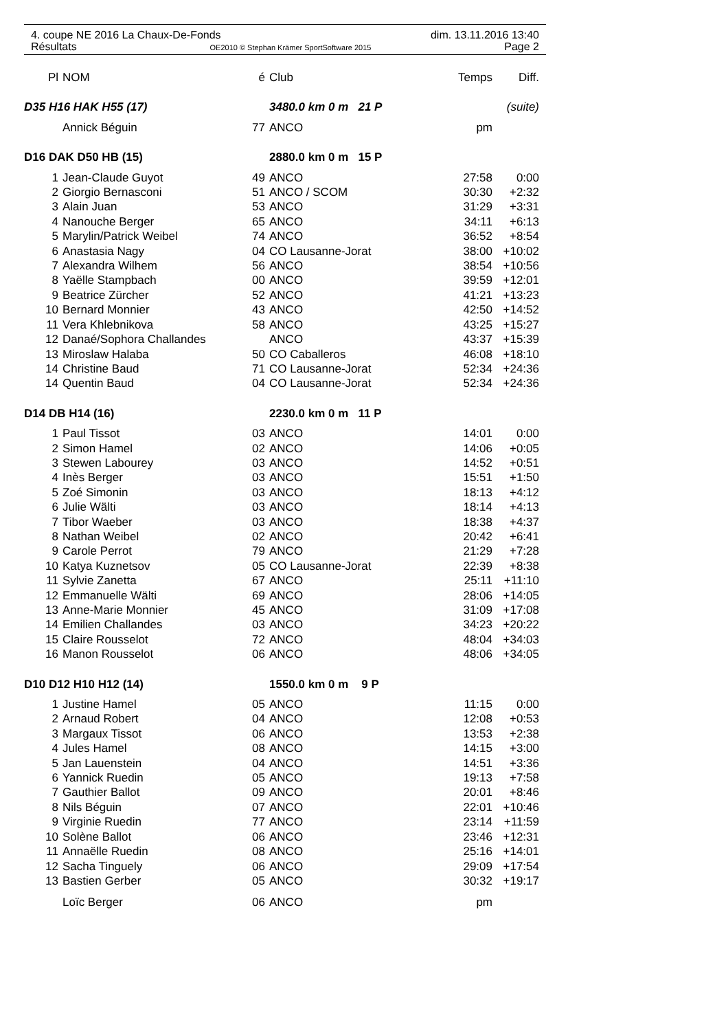4. coupe NE 2016 La Chaux-De-Fonds dim. 13.11.2016 13:40
Résultats OE2010 © Stephan Krämer SportSoftware 2015 Page 2
| Pl | NOM | é | Club | Temps | Diff. |
| --- | --- | --- | --- | --- | --- |
| D35 H16 HAK H55 (17) | | | 3480.0 km 0 m 21 P | | (suite) |
| | Annick Béguin | 77 | ANCO | pm | |
| D16 DAK D50 HB (15) | | | 2880.0 km 0 m 15 P | | |
| 1 | Jean-Claude Guyot | 49 | ANCO | 27:58 | 0:00 |
| 2 | Giorgio Bernasconi | 51 | ANCO / SCOM | 30:30 | +2:32 |
| 3 | Alain Juan | 53 | ANCO | 31:29 | +3:31 |
| 4 | Nanouche Berger | 65 | ANCO | 34:11 | +6:13 |
| 5 | Marylin/Patrick Weibel | 74 | ANCO | 36:52 | +8:54 |
| 6 | Anastasia Nagy | 04 | CO Lausanne-Jorat | 38:00 | +10:02 |
| 7 | Alexandra Wilhem | 56 | ANCO | 38:54 | +10:56 |
| 8 | Yaëlle Stampbach | 00 | ANCO | 39:59 | +12:01 |
| 9 | Beatrice Zürcher | 52 | ANCO | 41:21 | +13:23 |
| 10 | Bernard Monnier | 43 | ANCO | 42:50 | +14:52 |
| 11 | Vera Khlebnikova | 58 | ANCO | 43:25 | +15:27 |
| 12 | Danaé/Sophora Challandes | | ANCO | 43:37 | +15:39 |
| 13 | Miroslaw Halaba | 50 | CO Caballeros | 46:08 | +18:10 |
| 14 | Christine Baud | 71 | CO Lausanne-Jorat | 52:34 | +24:36 |
| 14 | Quentin Baud | 04 | CO Lausanne-Jorat | 52:34 | +24:36 |
| D14 DB H14 (16) | | | 2230.0 km 0 m 11 P | | |
| 1 | Paul Tissot | 03 | ANCO | 14:01 | 0:00 |
| 2 | Simon Hamel | 02 | ANCO | 14:06 | +0:05 |
| 3 | Stewen Labourey | 03 | ANCO | 14:52 | +0:51 |
| 4 | Inès Berger | 03 | ANCO | 15:51 | +1:50 |
| 5 | Zoé Simonin | 03 | ANCO | 18:13 | +4:12 |
| 6 | Julie Wälti | 03 | ANCO | 18:14 | +4:13 |
| 7 | Tibor Waeber | 03 | ANCO | 18:38 | +4:37 |
| 8 | Nathan Weibel | 02 | ANCO | 20:42 | +6:41 |
| 9 | Carole Perrot | 79 | ANCO | 21:29 | +7:28 |
| 10 | Katya Kuznetsov | 05 | CO Lausanne-Jorat | 22:39 | +8:38 |
| 11 | Sylvie Zanetta | 67 | ANCO | 25:11 | +11:10 |
| 12 | Emmanuelle Wälti | 69 | ANCO | 28:06 | +14:05 |
| 13 | Anne-Marie Monnier | 45 | ANCO | 31:09 | +17:08 |
| 14 | Emilien Challandes | 03 | ANCO | 34:23 | +20:22 |
| 15 | Claire Rousselot | 72 | ANCO | 48:04 | +34:03 |
| 16 | Manon Rousselot | 06 | ANCO | 48:06 | +34:05 |
| D10 D12 H10 H12 (14) | | | 1550.0 km 0 m 9 P | | |
| 1 | Justine Hamel | 05 | ANCO | 11:15 | 0:00 |
| 2 | Arnaud Robert | 04 | ANCO | 12:08 | +0:53 |
| 3 | Margaux Tissot | 06 | ANCO | 13:53 | +2:38 |
| 4 | Jules Hamel | 08 | ANCO | 14:15 | +3:00 |
| 5 | Jan Lauenstein | 04 | ANCO | 14:51 | +3:36 |
| 6 | Yannick Ruedin | 05 | ANCO | 19:13 | +7:58 |
| 7 | Gauthier Ballot | 09 | ANCO | 20:01 | +8:46 |
| 8 | Nils Béguin | 07 | ANCO | 22:01 | +10:46 |
| 9 | Virginie Ruedin | 77 | ANCO | 23:14 | +11:59 |
| 10 | Solène Ballot | 06 | ANCO | 23:46 | +12:31 |
| 11 | Annaëlle Ruedin | 08 | ANCO | 25:16 | +14:01 |
| 12 | Sacha Tinguely | 06 | ANCO | 29:09 | +17:54 |
| 13 | Bastien Gerber | 05 | ANCO | 30:32 | +19:17 |
| | Loïc Berger | 06 | ANCO | pm | |